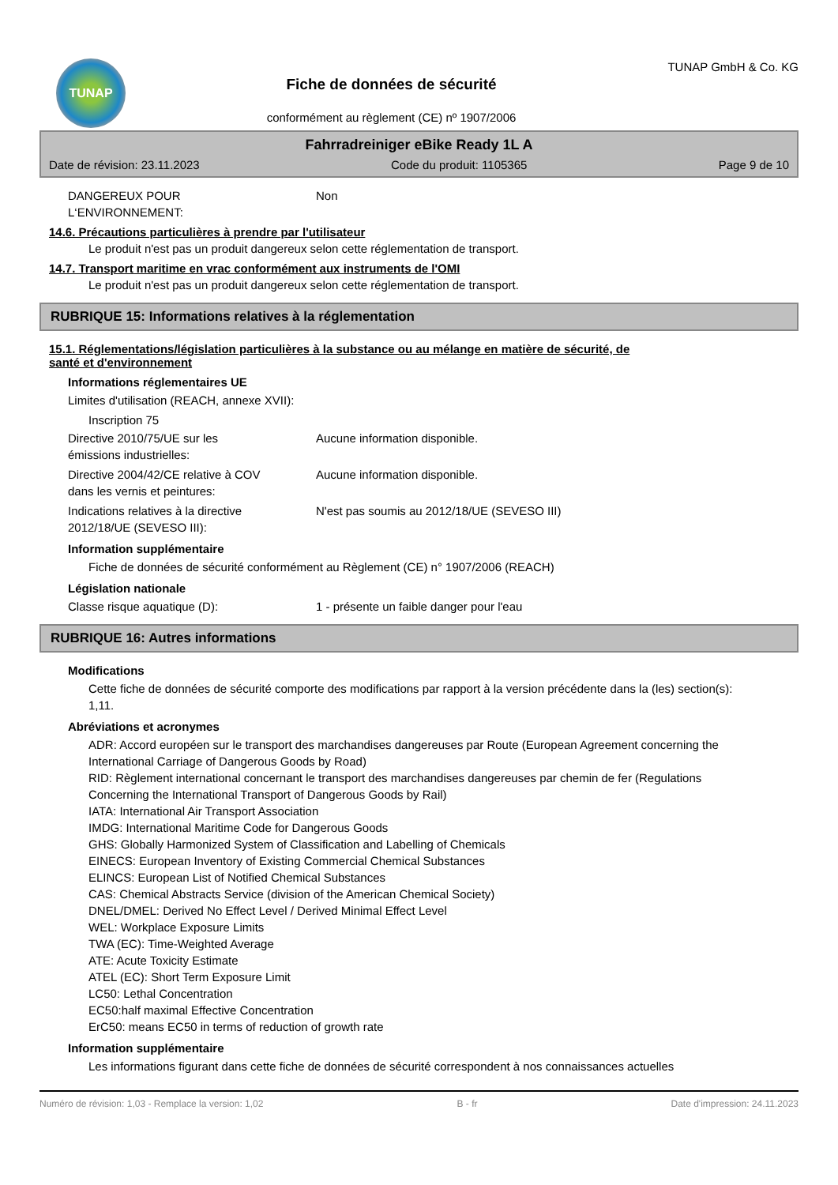TUNAP
Fiche de données de sécurité
conformément au règlement (CE) nº 1907/2006
TUNAP GmbH & Co. KG
Fahrradreiniger eBike Ready 1L A
Date de révision: 23.11.2023 Code du produit: 1105365 Page 9 de 10
DANGEREUX POUR
L‘ENVIRONNEMENT:
Non
14.6. Précautions particulières à prendre par l'utilisateur
Le produit n'est pas un produit dangereux selon cette réglementation de transport.
14.7. Transport maritime en vrac conformément aux instruments de l'OMI
Le produit n'est pas un produit dangereux selon cette réglementation de transport.
RUBRIQUE 15: Informations relatives à la réglementation
15.1. Réglementations/législation particulières à la substance ou au mélange en matière de sécurité, de
santé et d'environnement
Informations réglementaires UE
Limites d'utilisation (REACH, annexe XVII):
Inscription 75
Directive 2010/75/UE sur les
émissions industrielles:
Aucune information disponible.
Directive 2004/42/CE relative à COV
dans les vernis et peintures:
Aucune information disponible.
Indications relatives à la directive
2012/18/UE (SEVESO III):
N'est pas soumis au 2012/18/UE (SEVESO III)
Information supplémentaire
Fiche de données de sécurité conformément au Règlement (CE) n° 1907/2006 (REACH)
Législation nationale
Classe risque aquatique (D): 1 - présente un faible danger pour l'eau
RUBRIQUE 16: Autres informations
Modifications
Cette fiche de données de sécurité comporte des modifications par rapport à la version précédente dans la (les) section(s): 1,11.
Abréviations et acronymes
ADR: Accord européen sur le transport des marchandises dangereuses par Route (European Agreement concerning the International Carriage of Dangerous Goods by Road)
RID: Règlement international concernant le transport des marchandises dangereuses par chemin de fer (Regulations Concerning the International Transport of Dangerous Goods by Rail)
IATA: International Air Transport Association
IMDG: International Maritime Code for Dangerous Goods
GHS: Globally Harmonized System of Classification and Labelling of Chemicals
EINECS: European Inventory of Existing Commercial Chemical Substances
ELINCS: European List of Notified Chemical Substances
CAS: Chemical Abstracts Service (division of the American Chemical Society)
DNEL/DMEL: Derived No Effect Level / Derived Minimal Effect Level
WEL: Workplace Exposure Limits
TWA (EC): Time-Weighted Average
ATE: Acute Toxicity Estimate
ATEL (EC): Short Term Exposure Limit
LC50: Lethal Concentration
EC50:half maximal Effective Concentration
ErC50: means EC50 in terms of reduction of growth rate
Information supplémentaire
Les informations figurant dans cette fiche de données de sécurité correspondent à nos connaissances actuelles
Numéro de révision: 1,03 - Remplace la version: 1,02 B - fr Date d'impression: 24.11.2023